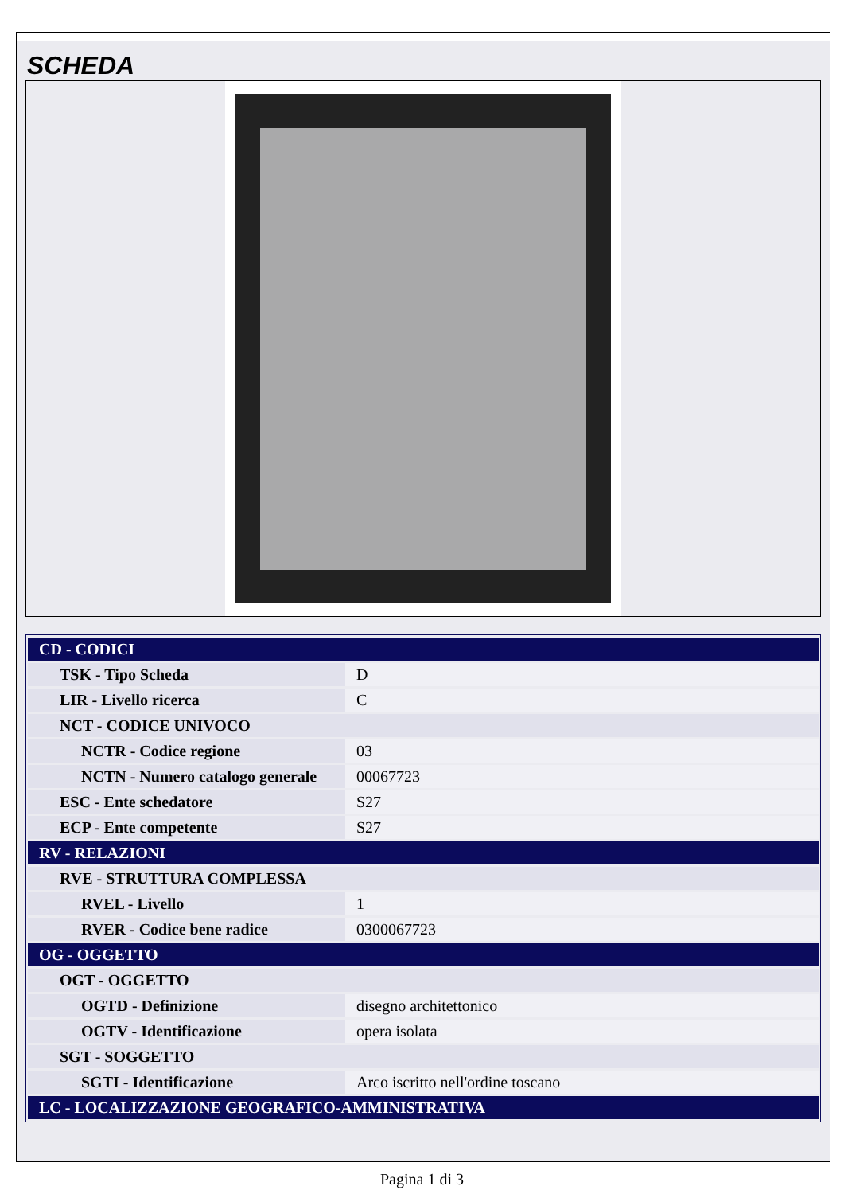SCHEDA
| CD - CODICI | |
| TSK - Tipo Scheda | D |
| LIR - Livello ricerca | C |
| NCT - CODICE UNIVOCO | |
| NCTR - Codice regione | 03 |
| NCTN - Numero catalogo generale | 00067723 |
| ESC - Ente schedatore | S27 |
| ECP - Ente competente | S27 |
| RV - RELAZIONI | |
| RVE - STRUTTURA COMPLESSA | |
| RVEL - Livello | 1 |
| RVER - Codice bene radice | 0300067723 |
| OG - OGGETTO | |
| OGT - OGGETTO | |
| OGTD - Definizione | disegno architettonico |
| OGTV - Identificazione | opera isolata |
| SGT - SOGGETTO | |
| SGTI - Identificazione | Arco iscritto nell'ordine toscano |
| LC - LOCALIZZAZIONE GEOGRAFICO-AMMINISTRATIVA | |
Pagina 1 di 3